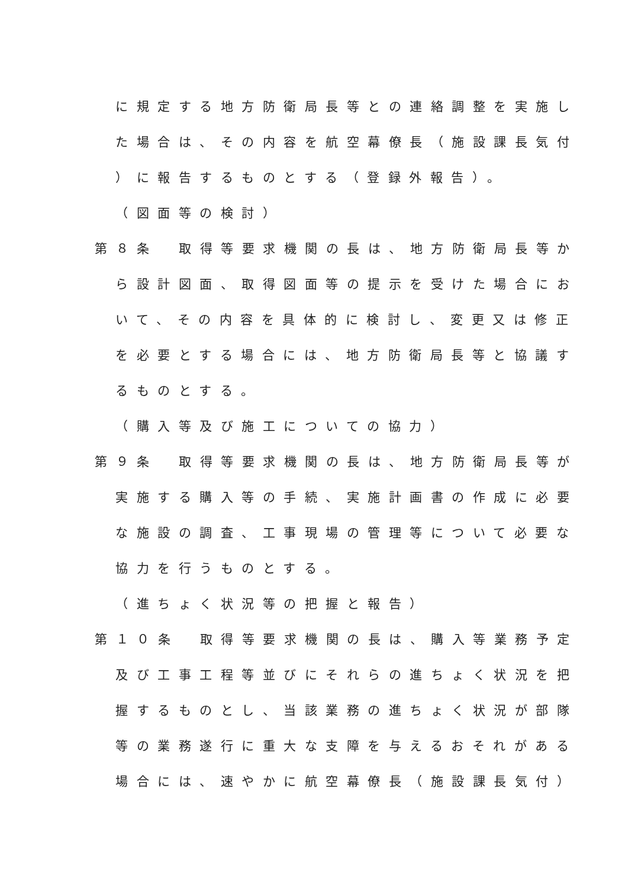に規定する地方防衛局長等との連絡調整を実施し
た場合は、その内容を航空幕僚長（施設課長気付
）に報告するものとする（登録外報告）。
（図面等の検討）
第８条　取得等要求機関の長は、地方防衛局長等か
ら設計図面、取得図面等の提示を受けた場合にお
いて、その内容を具体的に検討し、変更又は修正
を必要とする場合には、地方防衛局長等と協議す
るものとする。
（購入等及び施工についての協力）
第９条　取得等要求機関の長は、地方防衛局長等が
実施する購入等の手続、実施計画書の作成に必要
な施設の調査、工事現場の管理等について必要な
協力を行うものとする。
（進ちょく状況等の把握と報告）
第１０条　取得等要求機関の長は、購入等業務予定
及び工事工程等並びにそれらの進ちょく状況を把
握するものとし、当該業務の進ちょく状況が部隊
等の業務遂行に重大な支障を与えるおそれがある
場合には、速やかに航空幕僚長（施設課長気付）